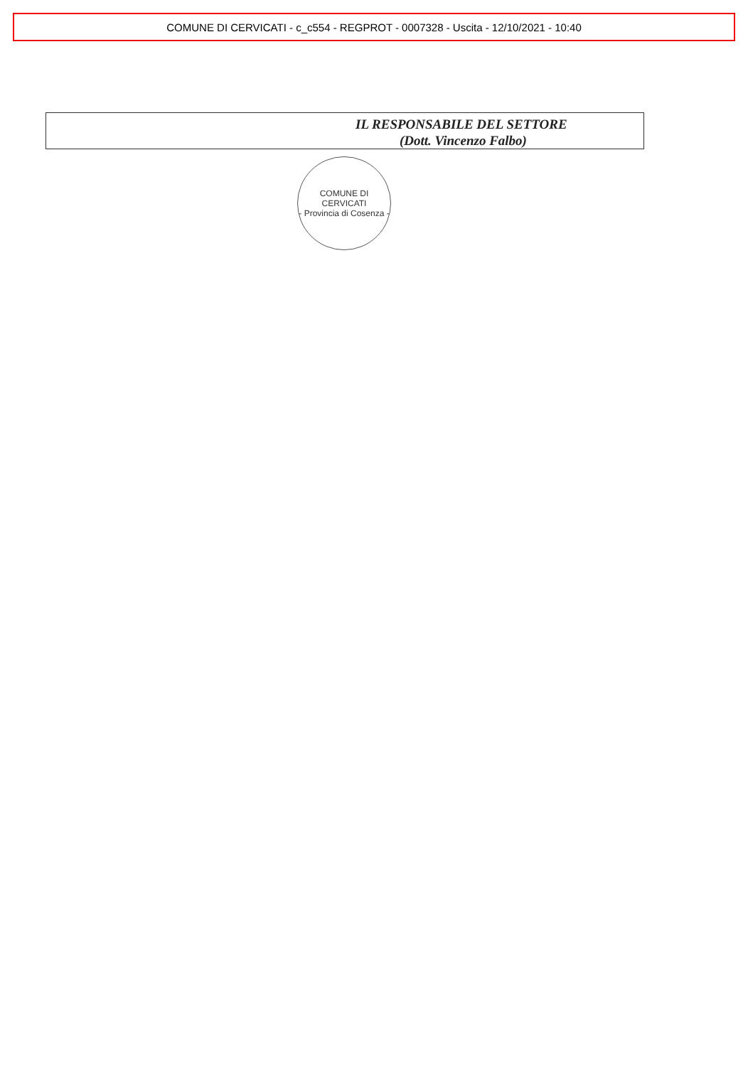COMUNE DI CERVICATI - c_c554 - REGPROT - 0007328 - Uscita - 12/10/2021 - 10:40
IL RESPONSABILE DEL SETTORE
(Dott. Vincenzo Falbo)
COMUNE DI CERVICATI
- Provincia di Cosenza -